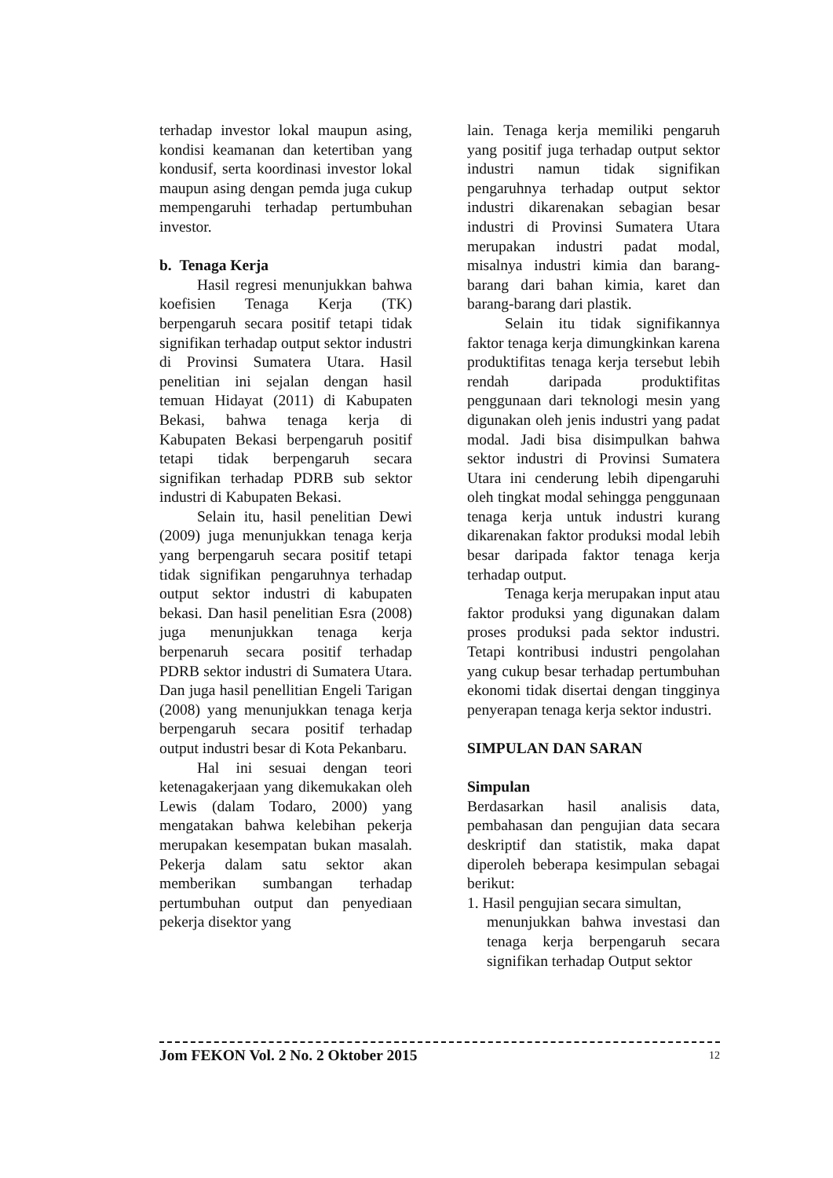terhadap investor lokal maupun asing, kondisi keamanan dan ketertiban yang kondusif, serta koordinasi investor lokal maupun asing dengan pemda juga cukup mempengaruhi terhadap pertumbuhan investor.
b. Tenaga Kerja
Hasil regresi menunjukkan bahwa koefisien Tenaga Kerja (TK) berpengaruh secara positif tetapi tidak signifikan terhadap output sektor industri di Provinsi Sumatera Utara. Hasil penelitian ini sejalan dengan hasil temuan Hidayat (2011) di Kabupaten Bekasi, bahwa tenaga kerja di Kabupaten Bekasi berpengaruh positif tetapi tidak berpengaruh secara signifikan terhadap PDRB sub sektor industri di Kabupaten Bekasi.
Selain itu, hasil penelitian Dewi (2009) juga menunjukkan tenaga kerja yang berpengaruh secara positif tetapi tidak signifikan pengaruhnya terhadap output sektor industri di kabupaten bekasi. Dan hasil penelitian Esra (2008) juga menunjukkan tenaga kerja berpenaruh secara positif terhadap PDRB sektor industri di Sumatera Utara. Dan juga hasil penellitian Engeli Tarigan (2008) yang menunjukkan tenaga kerja berpengaruh secara positif terhadap output industri besar di Kota Pekanbaru.
Hal ini sesuai dengan teori ketenagakerjaan yang dikemukakan oleh Lewis (dalam Todaro, 2000) yang mengatakan bahwa kelebihan pekerja merupakan kesempatan bukan masalah. Pekerja dalam satu sektor akan memberikan sumbangan terhadap pertumbuhan output dan penyediaan pekerja disektor yang
lain. Tenaga kerja memiliki pengaruh yang positif juga terhadap output sektor industri namun tidak signifikan pengaruhnya terhadap output sektor industri dikarenakan sebagian besar industri di Provinsi Sumatera Utara merupakan industri padat modal, misalnya industri kimia dan barang-barang dari bahan kimia, karet dan barang-barang dari plastik.
Selain itu tidak signifikannya faktor tenaga kerja dimungkinkan karena produktifitas tenaga kerja tersebut lebih rendah daripada produktifitas penggunaan dari teknologi mesin yang digunakan oleh jenis industri yang padat modal. Jadi bisa disimpulkan bahwa sektor industri di Provinsi Sumatera Utara ini cenderung lebih dipengaruhi oleh tingkat modal sehingga penggunaan tenaga kerja untuk industri kurang dikarenakan faktor produksi modal lebih besar daripada faktor tenaga kerja terhadap output.
Tenaga kerja merupakan input atau faktor produksi yang digunakan dalam proses produksi pada sektor industri. Tetapi kontribusi industri pengolahan yang cukup besar terhadap pertumbuhan ekonomi tidak disertai dengan tingginya penyerapan tenaga kerja sektor industri.
SIMPULAN DAN SARAN
Simpulan
Berdasarkan hasil analisis data, pembahasan dan pengujian data secara deskriptif dan statistik, maka dapat diperoleh beberapa kesimpulan sebagai berikut:
1. Hasil pengujian secara simultan,
menunjukkan bahwa investasi dan tenaga kerja berpengaruh secara signifikan terhadap Output sektor
Jom FEKON Vol. 2 No. 2 Oktober 2015 12